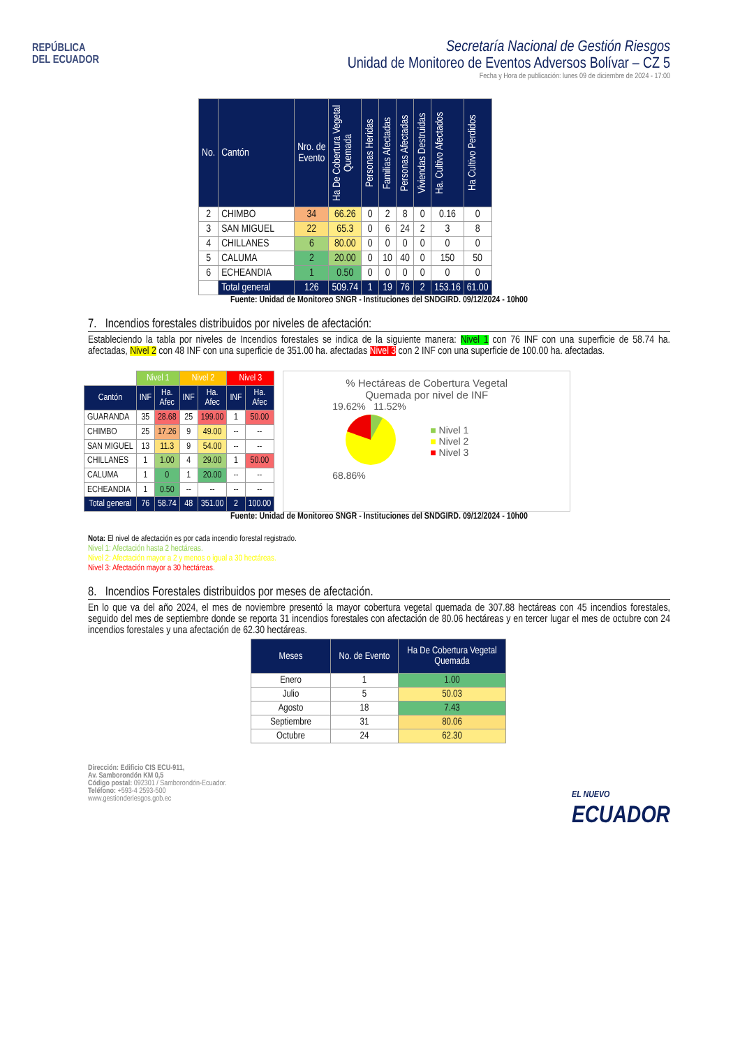REPÚBLICA
DEL ECUADOR
Secretaría Nacional de Gestión Riesgos
Unidad de Monitoreo de Eventos Adversos Bolívar – CZ 5
Fecha y Hora de publicación: lunes 09 de diciembre de 2024 - 17:00
| No. | Cantón | Nro. de Evento | Ha De Cobertura Vegetal Quemada | Personas Heridas | Familias Afectadas | Personas Afectadas | Viviendas Destruidas | Ha. Cultivo Afectados | Ha Cultivo Perdidos |
| --- | --- | --- | --- | --- | --- | --- | --- | --- | --- |
| 2 | CHIMBO | 34 | 66.26 | 0 | 2 | 8 | 0 | 0.16 | 0 |
| 3 | SAN MIGUEL | 22 | 65.3 | 0 | 6 | 24 | 2 | 3 | 8 |
| 4 | CHILLANES | 6 | 80.00 | 0 | 0 | 0 | 0 | 0 | 0 |
| 5 | CALUMA | 2 | 20.00 | 0 | 10 | 40 | 0 | 150 | 50 |
| 6 | ECHEANDIA | 1 | 0.50 | 0 | 0 | 0 | 0 | 0 | 0 |
| | Total general | 126 | 509.74 | 1 | 19 | 76 | 2 | 153.16 | 61.00 |
Fuente: Unidad de Monitoreo SNGR - Instituciones del SNDGIRD. 09/12/2024 - 10h00
7. Incendios forestales distribuidos por niveles de afectación:
Estableciendo la tabla por niveles de Incendios forestales se indica de la siguiente manera: Nivel 1 con 76 INF con una superficie de 58.74 ha. afectadas, Nivel 2 con 48 INF con una superficie de 351.00 ha. afectadas Nivel 3 con 2 INF con una superficie de 100.00 ha. afectadas.
| | Nivel 1 | | Nivel 2 | | Nivel 3 | |
| Cantón | INF | Ha. Afec | INF | Ha. Afec | INF | Ha. Afec |
| GUARANDA | 35 | 28.68 | 25 | 199.00 | 1 | 50.00 |
| CHIMBO | 25 | 17.26 | 9 | 49.00 | -- | -- |
| SAN MIGUEL | 13 | 11.3 | 9 | 54.00 | -- | -- |
| CHILLANES | 1 | 1.00 | 4 | 29.00 | 1 | 50.00 |
| CALUMA | 1 | 0 | 1 | 20.00 | -- | -- |
| ECHEANDIA | 1 | 0.50 | -- | -- | -- | -- |
| Total general | 76 | 58.74 | 48 | 351.00 | 2 | 100.00 |
% Hectáreas de Cobertura Vegetal
Quemada por nivel de INF
19.62% 11.52%
68.86%
■ Nivel 1
■ Nivel 2
■ Nivel 3
Fuente: Unidad de Monitoreo SNGR - Instituciones del SNDGIRD. 09/12/2024 - 10h00
Nota: El nivel de afectación es por cada incendio forestal registrado.
Nivel 1: Afectación hasta 2 hectáreas.
Nivel 2: Afectación mayor a 2 y menos o igual a 30 hectáreas.
Nivel 3: Afectación mayor a 30 hectáreas.
8. Incendios Forestales distribuidos por meses de afectación.
En lo que va del año 2024, el mes de noviembre presentó la mayor cobertura vegetal quemada de 307.88 hectáreas con 45 incendios forestales, seguido del mes de septiembre donde se reporta 31 incendios forestales con afectación de 80.06 hectáreas y en tercer lugar el mes de octubre con 24 incendios forestales y una afectación de 62.30 hectáreas.
| Meses | No. de Evento | Ha De Cobertura Vegetal Quemada |
| --- | --- | --- |
| Enero | 1 | 1.00 |
| Julio | 5 | 50.03 |
| Agosto | 18 | 7.43 |
| Septiembre | 31 | 80.06 |
| Octubre | 24 | 62.30 |
Dirección: Edificio CIS ECU-911,
Av. Samborondón KM 0,5
Código postal: 092301 / Samborondón-Ecuador.
Teléfono: +593-4 2593-500
www.gestionderiesgos.gob.ec
EL NUEVO
ECUADOR